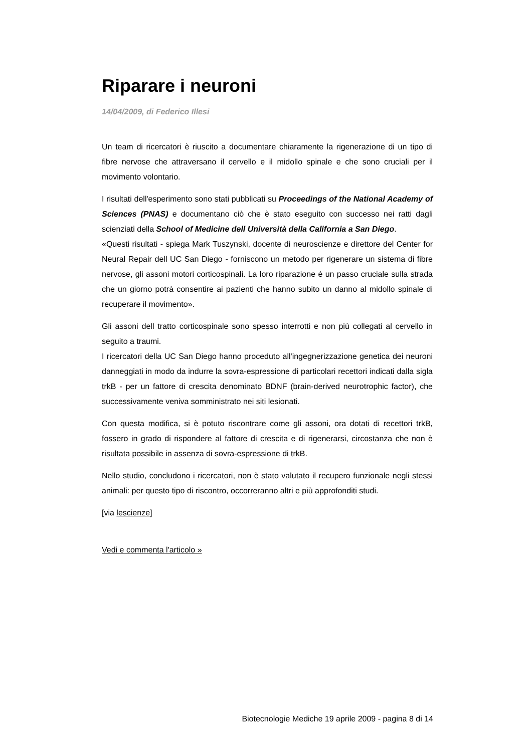Riparare i neuroni
14/04/2009, di Federico Illesi
Un team di ricercatori è riuscito a documentare chiaramente la rigenerazione di un tipo di fibre nervose che attraversano il cervello e il midollo spinale e che sono cruciali per il movimento volontario.
I risultati dell'esperimento sono stati pubblicati su Proceedings of the National Academy of Sciences (PNAS) e documentano ciò che è stato eseguito con successo nei ratti dagli scienziati della School of Medicine dell Università della California a San Diego.
«Questi risultati - spiega Mark Tuszynski, docente di neuroscienze e direttore del Center for Neural Repair dell UC San Diego - forniscono un metodo per rigenerare un sistema di fibre nervose, gli assoni motori corticospinali. La loro riparazione è un passo cruciale sulla strada che un giorno potrà consentire ai pazienti che hanno subito un danno al midollo spinale di recuperare il movimento».
Gli assoni dell tratto corticospinale sono spesso interrotti e non più collegati al cervello in seguito a traumi.
I ricercatori della UC San Diego hanno proceduto all'ingegnerizzazione genetica dei neuroni danneggiati in modo da indurre la sovra-espressione di particolari recettori indicati dalla sigla trkB - per un fattore di crescita denominato BDNF (brain-derived neurotrophic factor), che successivamente veniva somministrato nei siti lesionati.
Con questa modifica, si è potuto riscontrare come gli assoni, ora dotati di recettori trkB, fossero in grado di rispondere al fattore di crescita e di rigenerarsi, circostanza che non è risultata possibile in assenza di sovra-espressione di trkB.
Nello studio, concludono i ricercatori, non è stato valutato il recupero funzionale negli stessi animali: per questo tipo di riscontro, occorreranno altri e più approfonditi studi.
[via lescienze]
Vedi e commenta l'articolo »
Biotecnologie Mediche 19 aprile 2009 - pagina 8 di 14